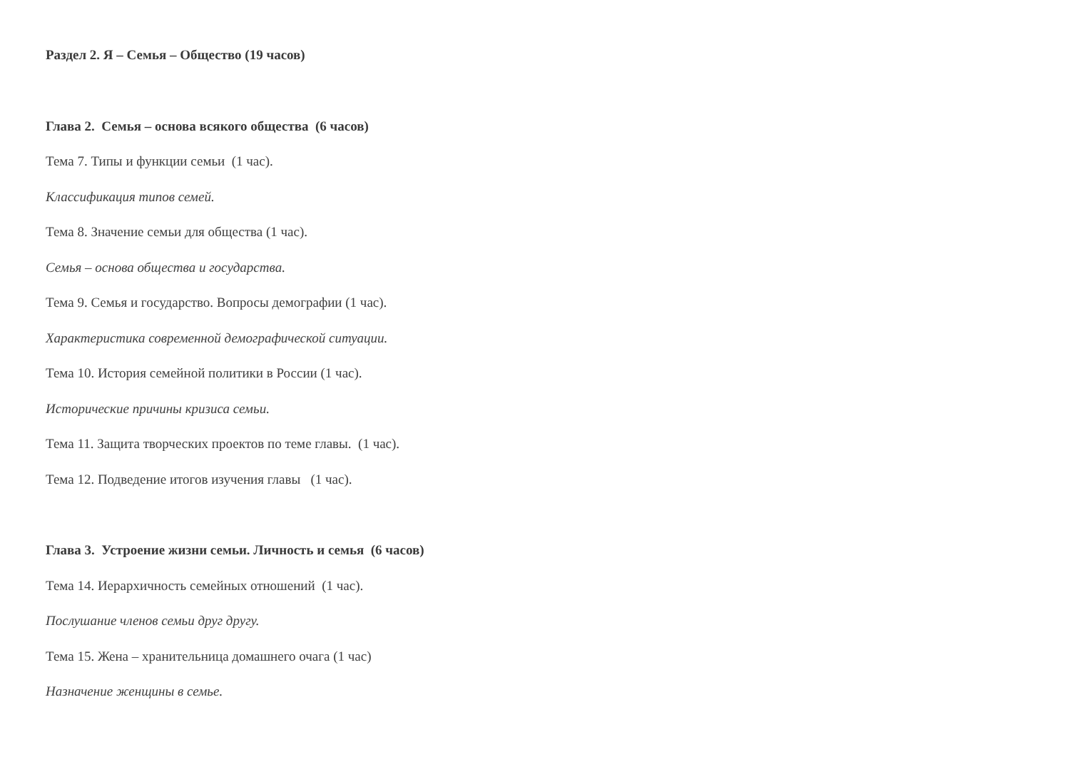Раздел 2. Я – Семья – Общество (19 часов)
Глава 2. Семья – основа всякого общества (6 часов)
Тема 7. Типы и функции семьи (1 час).
Классификация типов семей.
Тема 8. Значение семьи для общества (1 час).
Семья – основа общества и государства.
Тема 9. Семья и государство. Вопросы демографии (1 час).
Характеристика современной демографической ситуации.
Тема 10. История семейной политики в России (1 час).
Исторические причины кризиса семьи.
Тема 11. Защита творческих проектов по теме главы. (1 час).
Тема 12. Подведение итогов изучения главы (1 час).
Глава 3. Устроение жизни семьи. Личность и семья (6 часов)
Тема 14. Иерархичность семейных отношений (1 час).
Послушание членов семьи друг другу.
Тема 15. Жена – хранительница домашнего очага (1 час)
Назначение женщины в семье.